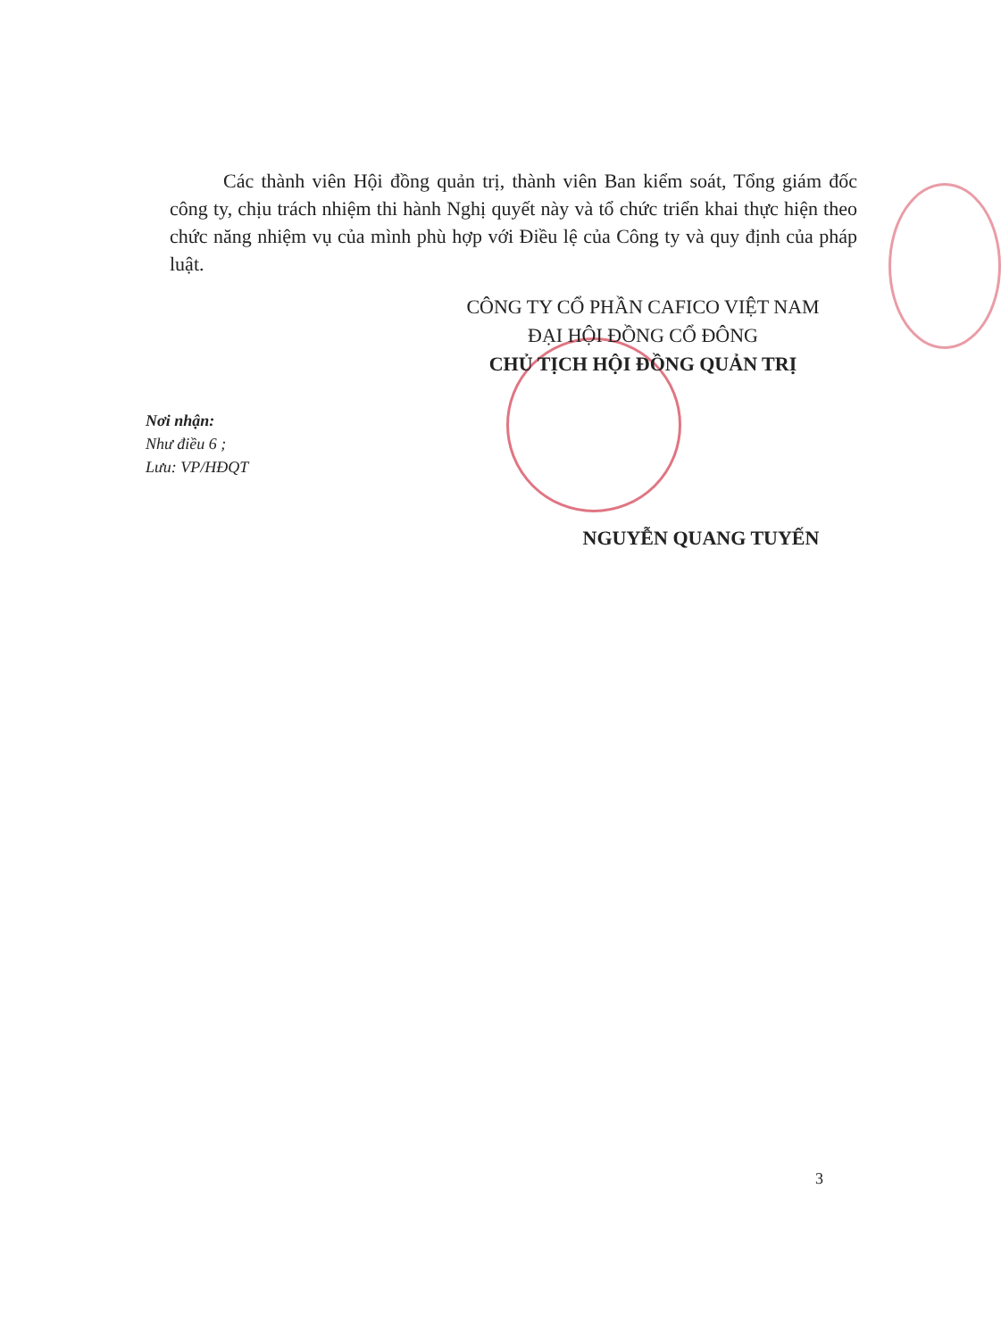Các thành viên Hội đồng quản trị, thành viên Ban kiểm soát, Tổng giám đốc công ty, chịu trách nhiệm thi hành Nghị quyết này và tổ chức triển khai thực hiện theo chức năng nhiệm vụ của mình phù hợp với Điều lệ của Công ty và quy định của pháp luật.
CÔNG TY CỔ PHẦN CAFICO VIỆT NAM
ĐẠI HỘI ĐỒNG CỔ ĐÔNG
CHỦ TỊCH HỘI ĐỒNG QUẢN TRỊ
Nơi nhận:
Như điều 6 ;
Lưu: VP/HĐQT
NGUYỄN QUANG TUYẾN
3